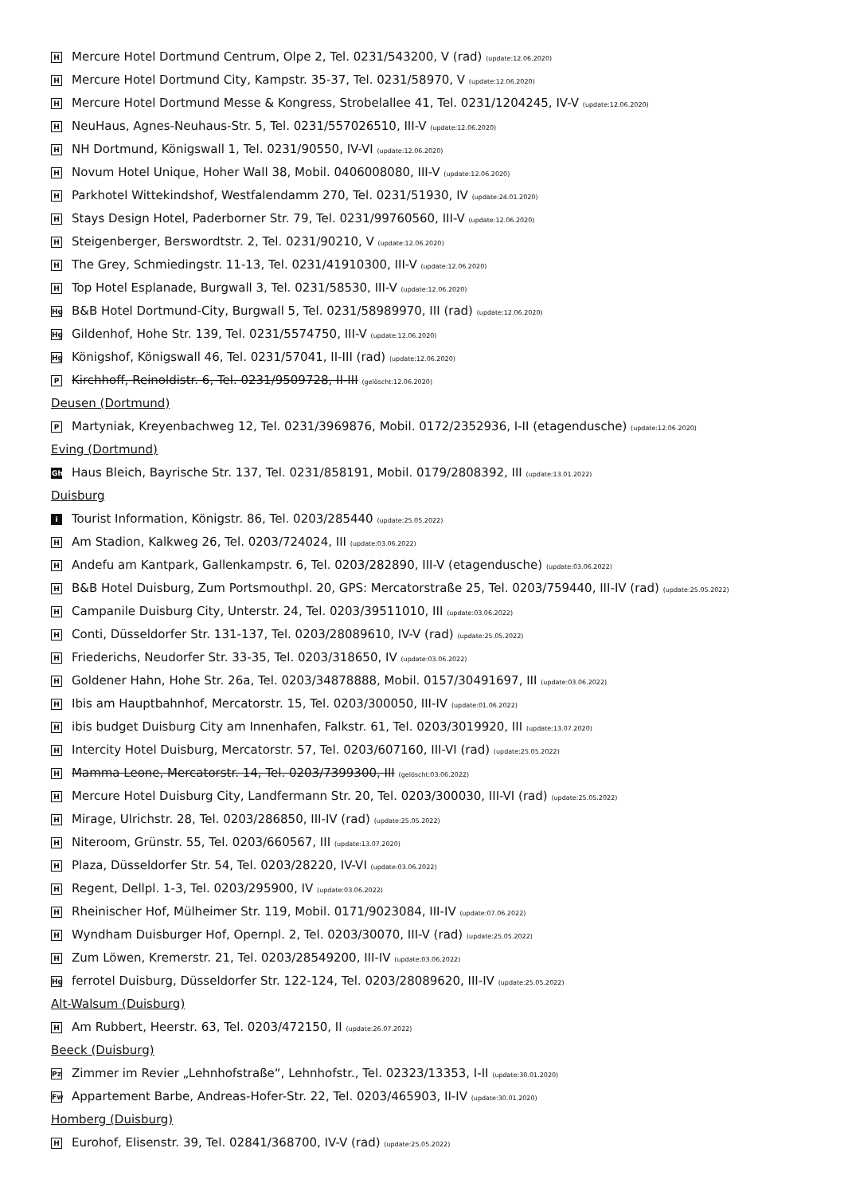H Mercure Hotel Dortmund Centrum, Olpe 2, Tel. 0231/543200, V (rad) (update:12.06.2020)
H Mercure Hotel Dortmund City, Kampstr. 35-37, Tel. 0231/58970, V (update:12.06.2020)
H Mercure Hotel Dortmund Messe & Kongress, Strobelallee 41, Tel. 0231/1204245, IV-V (update:12.06.2020)
H NeuHaus, Agnes-Neuhaus-Str. 5, Tel. 0231/557026510, III-V (update:12.06.2020)
H NH Dortmund, Königswall 1, Tel. 0231/90550, IV-VI (update:12.06.2020)
H Novum Hotel Unique, Hoher Wall 38, Mobil. 0406008080, III-V (update:12.06.2020)
H Parkhotel Wittekindshof, Westfalendamm 270, Tel. 0231/51930, IV (update:24.01.2020)
H Stays Design Hotel, Paderborner Str. 79, Tel. 0231/99760560, III-V (update:12.06.2020)
H Steigenberger, Berswordtstr. 2, Tel. 0231/90210, V (update:12.06.2020)
H The Grey, Schmiedingstr. 11-13, Tel. 0231/41910300, III-V (update:12.06.2020)
H Top Hotel Esplanade, Burgwall 3, Tel. 0231/58530, III-V (update:12.06.2020)
Hg B&B Hotel Dortmund-City, Burgwall 5, Tel. 0231/58989970, III (rad) (update:12.06.2020)
Hg Gildenhof, Hohe Str. 139, Tel. 0231/5574750, III-V (update:12.06.2020)
Hg Königshof, Königswall 46, Tel. 0231/57041, II-III (rad) (update:12.06.2020)
P Kirchhoff, Reinoldistr. 6, Tel. 0231/9509728, II-III (gelöscht:12.06.2020)
Deusen (Dortmund)
P Martyniak, Kreyenbachweg 12, Tel. 0231/3969876, Mobil. 0172/2352936, I-II (etagendusche) (update:12.06.2020)
Eving (Dortmund)
Gh Haus Bleich, Bayrische Str. 137, Tel. 0231/858191, Mobil. 0179/2808392, III (update:13.01.2022)
Duisburg
i Tourist Information, Königstr. 86, Tel. 0203/285440 (update:25.05.2022)
H Am Stadion, Kalkweg 26, Tel. 0203/724024, III (update:03.06.2022)
H Andefu am Kantpark, Gallenkampstr. 6, Tel. 0203/282890, III-V (etagendusche) (update:03.06.2022)
H B&B Hotel Duisburg, Zum Portsmouthpl. 20, GPS: Mercatorstraße 25, Tel. 0203/759440, III-IV (rad) (update:25.05.2022)
H Campanile Duisburg City, Unterstr. 24, Tel. 0203/39511010, III (update:03.06.2022)
H Conti, Düsseldorfer Str. 131-137, Tel. 0203/28089610, IV-V (rad) (update:25.05.2022)
H Friederichs, Neudorfer Str. 33-35, Tel. 0203/318650, IV (update:03.06.2022)
H Goldener Hahn, Hohe Str. 26a, Tel. 0203/34878888, Mobil. 0157/30491697, III (update:03.06.2022)
H Ibis am Hauptbahnhof, Mercatorstr. 15, Tel. 0203/300050, III-IV (update:01.06.2022)
Hibis budget Duisburg City am Innenhafen, Falkstr. 61, Tel. 0203/3019920, III (update:13.07.2020)
H Intercity Hotel Duisburg, Mercatorstr. 57, Tel. 0203/607160, III-VI (rad) (update:25.05.2022)
H Mamma Leone, Mercatorstr. 14, Tel. 0203/7399300, III (gelöscht:03.06.2022)
H Mercure Hotel Duisburg City, Landfermann Str. 20, Tel. 0203/300030, III-VI (rad) (update:25.05.2022)
H Mirage, Ulrichstr. 28, Tel. 0203/286850, III-IV (rad) (update:25.05.2022)
H Niteroom, Grünstr. 55, Tel. 0203/660567, III (update:13.07.2020)
H Plaza, Düsseldorfer Str. 54, Tel. 0203/28220, IV-VI (update:03.06.2022)
H Regent, Dellpl. 1-3, Tel. 0203/295900, IV (update:03.06.2022)
H Rheinischer Hof, Mülheimer Str. 119, Mobil. 0171/9023084, III-IV (update:07.06.2022)
H Wyndham Duisburger Hof, Opernpl. 2, Tel. 0203/30070, III-V (rad) (update:25.05.2022)
H Zum Löwen, Kremerstr. 21, Tel. 0203/28549200, III-IV (update:03.06.2022)
Hg ferrotel Duisburg, Düsseldorfer Str. 122-124, Tel. 0203/28089620, III-IV (update:25.05.2022)
Alt-Walsum (Duisburg)
H Am Rubbert, Heerstr. 63, Tel. 0203/472150, II (update:26.07.2022)
Beeck (Duisburg)
Pz Zimmer im Revier „Lehnhofstraße“, Lehnhofstr., Tel. 02323/13353, I-II (update:30.01.2020)
Fw Appartement Barbe, Andreas-Hofer-Str. 22, Tel. 0203/465903, II-IV (update:30.01.2020)
Homberg (Duisburg)
H Eurohof, Elisenstr. 39, Tel. 02841/368700, IV-V (rad) (update:25.05.2022)